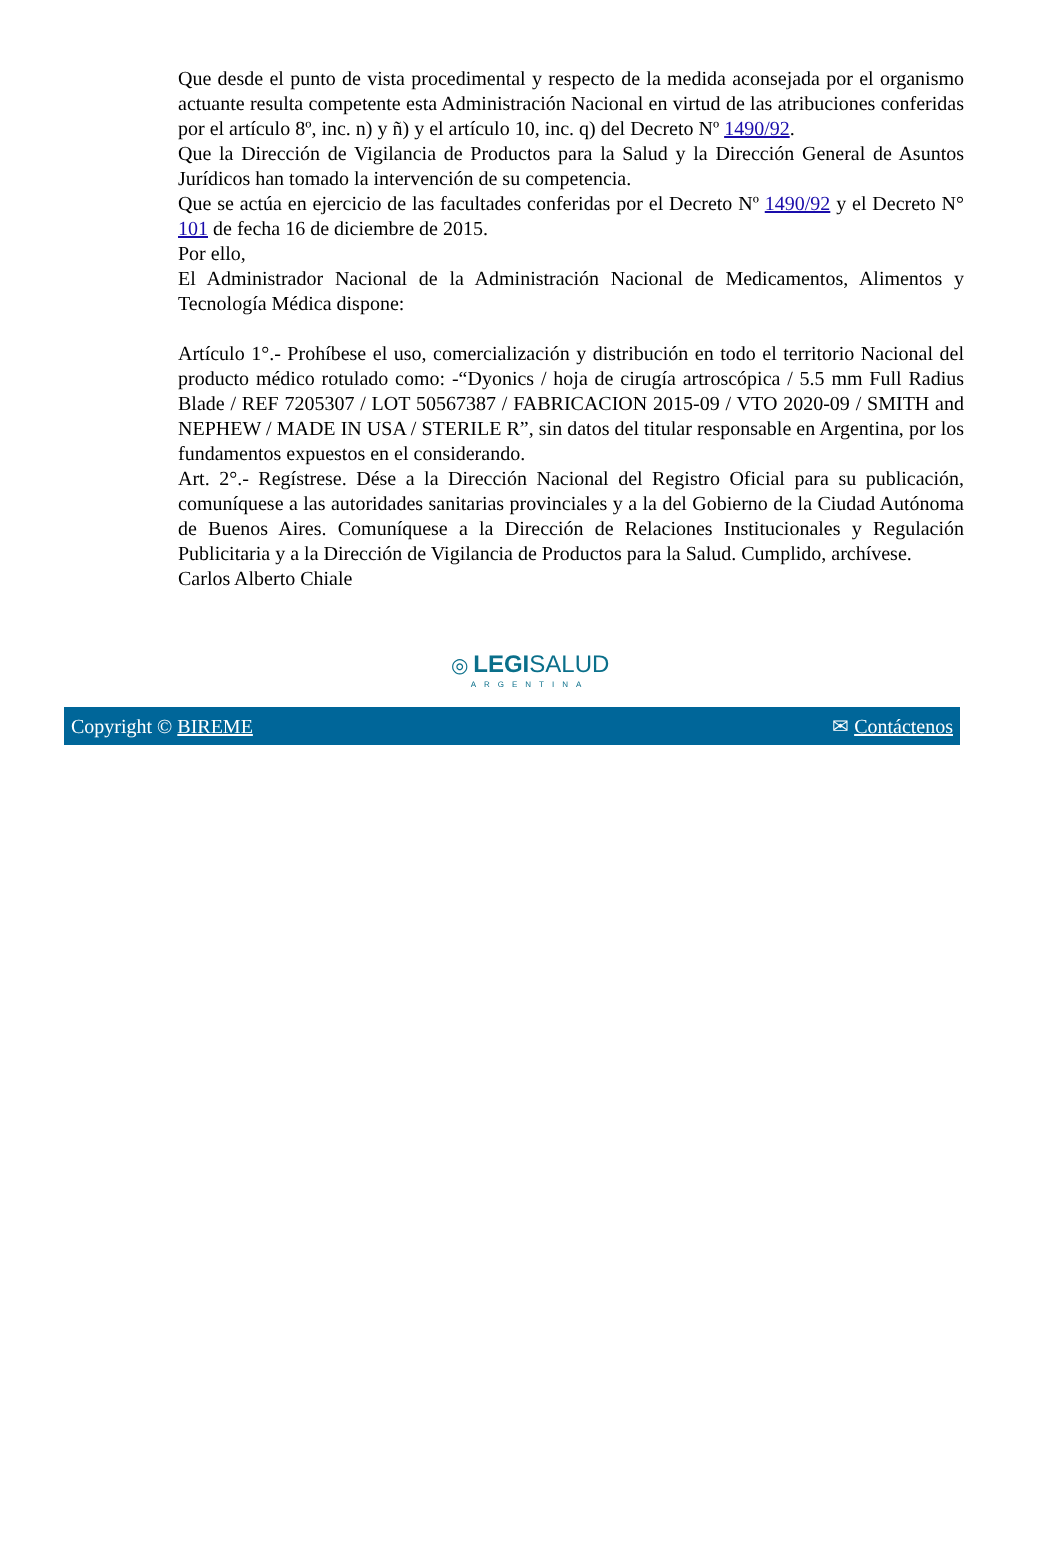Que desde el punto de vista procedimental y respecto de la medida aconsejada por el organismo actuante resulta competente esta Administración Nacional en virtud de las atribuciones conferidas por el artículo 8º, inc. n) y ñ) y el artículo 10, inc. q) del Decreto Nº 1490/92.
Que la Dirección de Vigilancia de Productos para la Salud y la Dirección General de Asuntos Jurídicos han tomado la intervención de su competencia.
Que se actúa en ejercicio de las facultades conferidas por el Decreto Nº 1490/92 y el Decreto N° 101 de fecha 16 de diciembre de 2015.
Por ello,
El Administrador Nacional de la Administración Nacional de Medicamentos, Alimentos y Tecnología Médica dispone:
Artículo 1°.- Prohíbese el uso, comercialización y distribución en todo el territorio Nacional del producto médico rotulado como: -“Dyonics / hoja de cirugía artroscópica / 5.5 mm Full Radius Blade / REF 7205307 / LOT 50567387 / FABRICACION 2015-09 / VTO 2020-09 / SMITH and NEPHEW / MADE IN USA / STERILE R”, sin datos del titular responsable en Argentina, por los fundamentos expuestos en el considerando.
Art. 2°.- Regístrese. Dése a la Dirección Nacional del Registro Oficial para su publicación, comuníquese a las autoridades sanitarias provinciales y a la del Gobierno de la Ciudad Autónoma de Buenos Aires. Comuníquese a la Dirección de Relaciones Institucionales y Regulación Publicitaria y a la Dirección de Vigilancia de Productos para la Salud. Cumplido, archívese.
Carlos Alberto Chiale
◎ LEGI SALUD
ARGENTINA
Copyright © BIREME ✉ Contáctenos